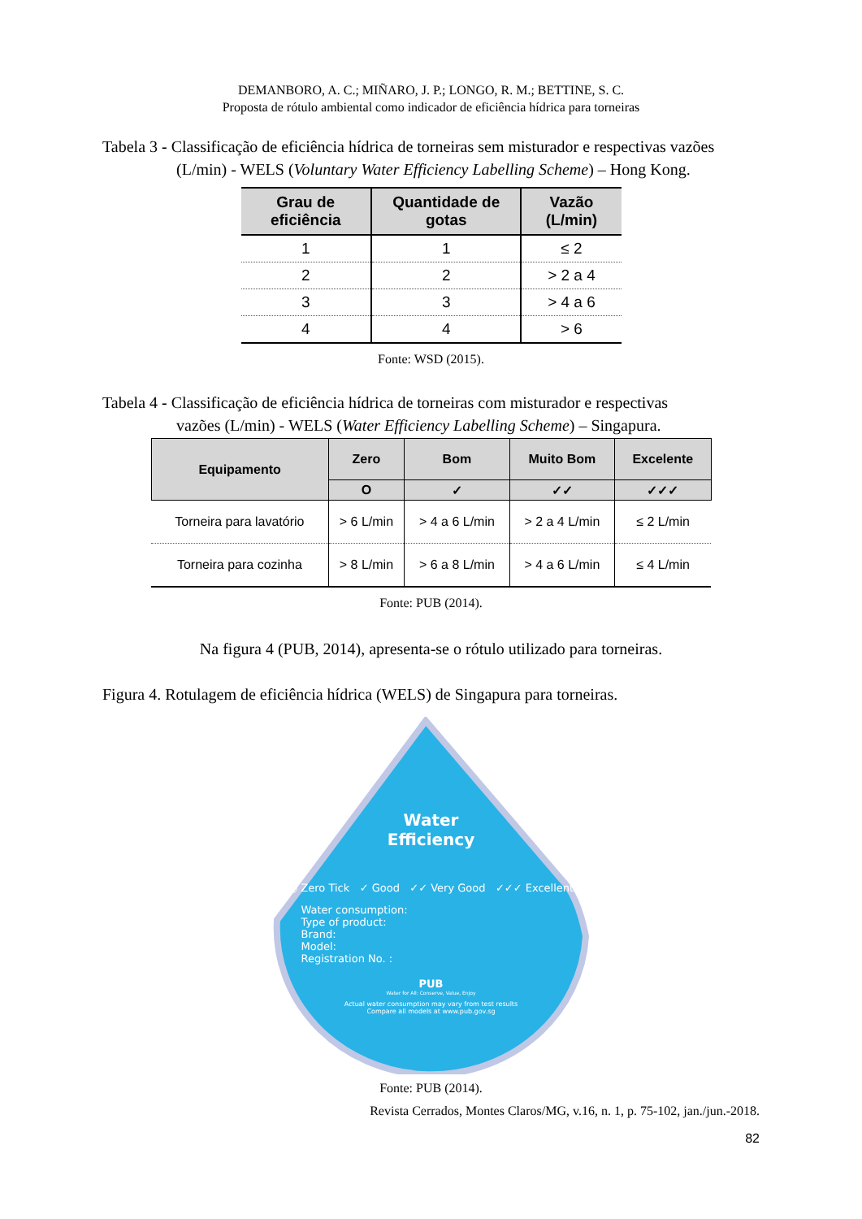DEMANBORO, A. C.; MIÑARO, J. P.; LONGO, R. M.; BETTINE, S. C.
Proposta de rótulo ambiental como indicador de eficiência hídrica para torneiras
Tabela 3 - Classificação de eficiência hídrica de torneiras sem misturador e respectivas vazões
(L/min) - WELS (Voluntary Water Efficiency Labelling Scheme) – Hong Kong.
| Grau de eficiência | Quantidade de gotas | Vazão (L/min) |
| --- | --- | --- |
| 1 | 1 | ≤ 2 |
| 2 | 2 | > 2 a 4 |
| 3 | 3 | > 4 a 6 |
| 4 | 4 | > 6 |
Fonte: WSD (2015).
Tabela 4 - Classificação de eficiência hídrica de torneiras com misturador e respectivas
vazões (L/min) - WELS (Water Efficiency Labelling Scheme) – Singapura.
| Equipamento | Zero | Bom | Muito Bom | Excelente |
| --- | --- | --- | --- | --- |
| | O | ✓ | ✓✓ | ✓✓✓ |
| Torneira para lavatório | > 6 L/min | > 4 a 6 L/min | > 2 a 4 L/min | ≤ 2 L/min |
| Torneira para cozinha | > 8 L/min | > 6 a 8 L/min | > 4 a 6 L/min | ≤ 4 L/min |
Fonte: PUB (2014).
Na figura 4 (PUB, 2014), apresenta-se o rótulo utilizado para torneiras.
Figura 4. Rotulagem de eficiência hídrica (WELS) de Singapura para torneiras.
Water
Efficiency
○ Zero Tick ✓ Good ✓✓ Very Good ✓✓✓ Excellent
Water consumption:
Type of product:
Brand:
Model:
Registration No. :
PUB
Water for All: Conserve, Value, Enjoy
Actual water consumption may vary from test results
Compare all models at www.pub.gov.sg
Fonte: PUB (2014).
Revista Cerrados, Montes Claros/MG, v.16, n. 1, p. 75-102, jan./jun.-2018.
82